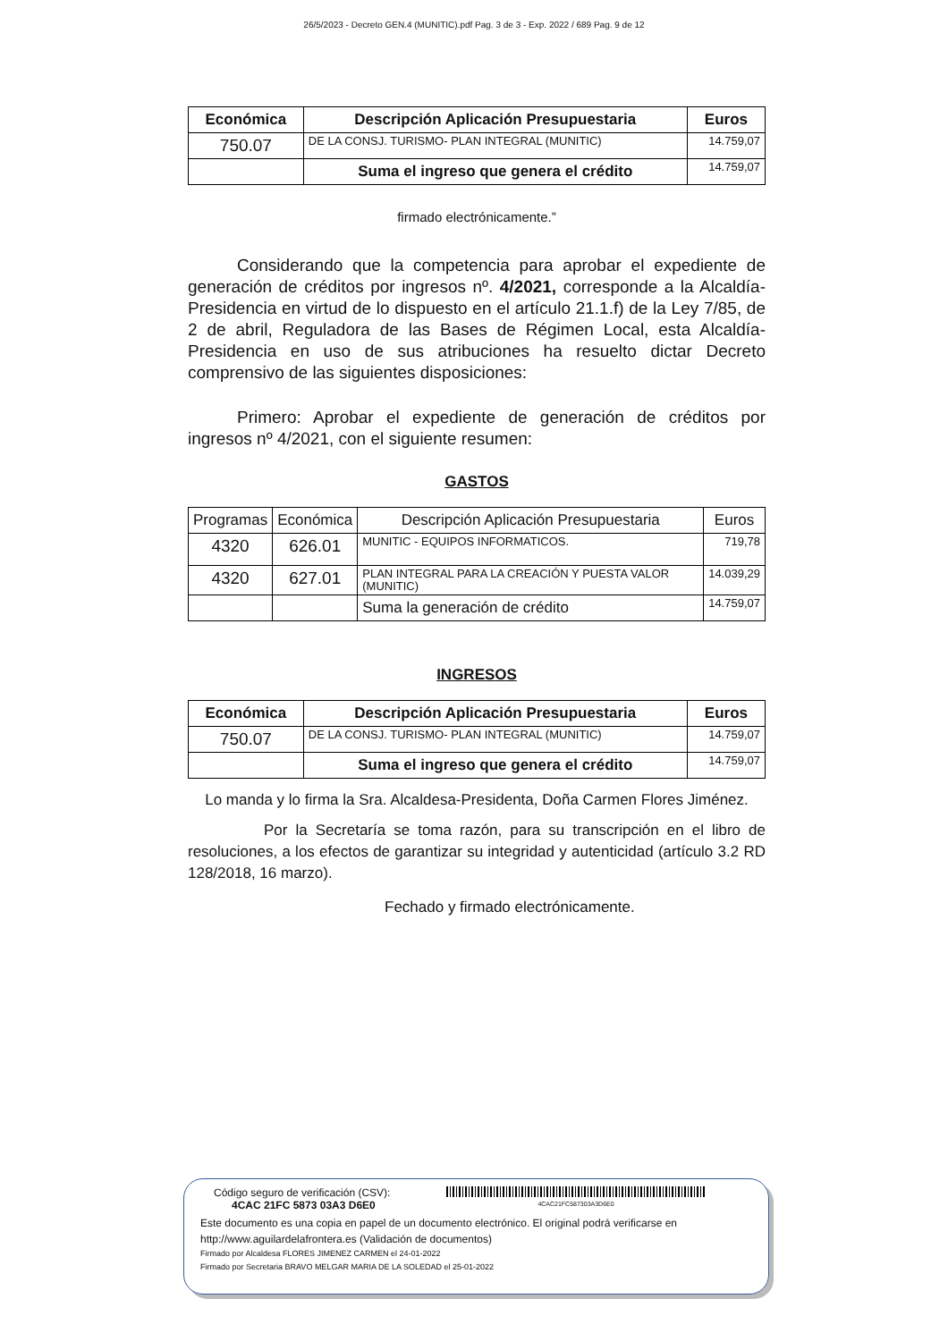26/5/2023 - Decreto GEN.4 (MUNITIC).pdf Pag. 3 de 3 - Exp. 2022 / 689 Pag. 9 de 12
| Económica | Descripción Aplicación Presupuestaria | Euros |
| --- | --- | --- |
| 750.07 | DE LA CONSJ. TURISMO- PLAN INTEGRAL (MUNITIC) | 14.759,07 |
| | Suma el ingreso que genera el crédito | 14.759,07 |
firmado electrónicamente.”
Considerando que la competencia para aprobar el expediente de generación de créditos por ingresos nº. 4/2021, corresponde a la Alcaldía-Presidencia en virtud de lo dispuesto en el artículo 21.1.f) de la Ley 7/85, de 2 de abril, Reguladora de las Bases de Régimen Local, esta Alcaldía-Presidencia en uso de sus atribuciones ha resuelto dictar Decreto comprensivo de las siguientes disposiciones:
Primero: Aprobar el expediente de generación de créditos por ingresos nº 4/2021, con el siguiente resumen:
GASTOS
| Programas | Económica | Descripción Aplicación Presupuestaria | Euros |
| --- | --- | --- | --- |
| 4320 | 626.01 | MUNITIC - EQUIPOS INFORMATICOS. | 719,78 |
| 4320 | 627.01 | PLAN INTEGRAL PARA LA CREACIÓN Y PUESTA VALOR (MUNITIC) | 14.039,29 |
| | | Suma la generación de crédito | 14.759,07 |
INGRESOS
| Económica | Descripción Aplicación Presupuestaria | Euros |
| --- | --- | --- |
| 750.07 | DE LA CONSJ. TURISMO- PLAN INTEGRAL (MUNITIC) | 14.759,07 |
| | Suma el ingreso que genera el crédito | 14.759,07 |
Lo manda y lo firma la Sra. Alcaldesa-Presidenta, Doña Carmen Flores Jiménez.
Por la Secretaría se toma razón, para su transcripción en el libro de resoluciones, a los efectos de garantizar su integridad y autenticidad (artículo 3.2 RD 128/2018, 16 marzo).
Fechado y firmado electrónicamente.
Código seguro de verificación (CSV):
4CAC 21FC 5873 03A3 D6E0
4CAC21FC587303A3D6E0
Este documento es una copia en papel de un documento electrónico. El original podrá verificarse en
http://www.aguilardelafrontera.es (Validación de documentos)
Firmado por Alcaldesa FLORES JIMENEZ CARMEN el 24-01-2022
Firmado por Secretaria BRAVO MELGAR MARIA DE LA SOLEDAD el 25-01-2022